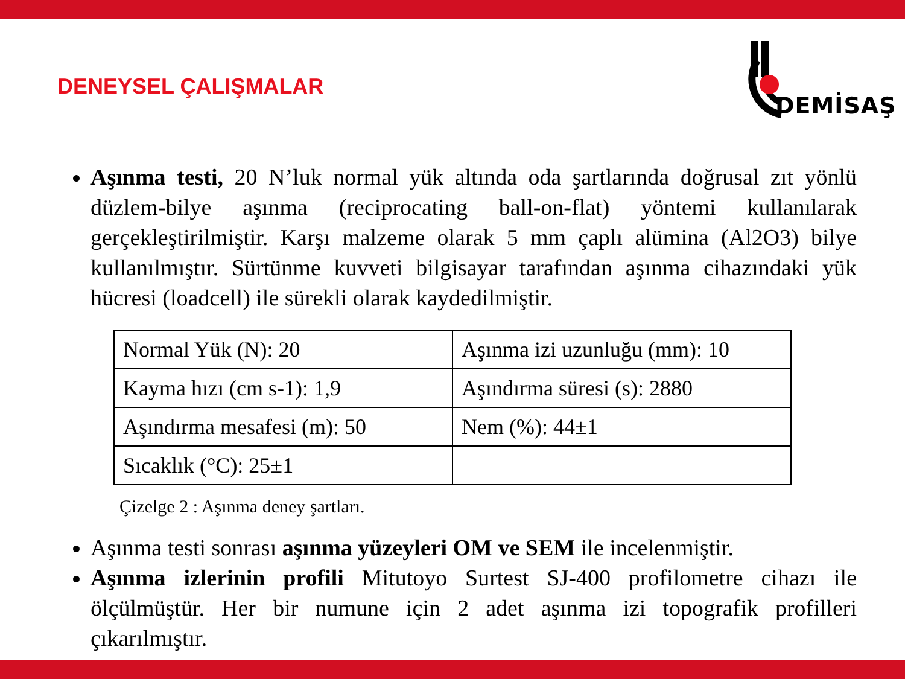DENEYSEL ÇALIŞMALAR
DEMİSAŞ
Aşınma testi, 20 N’luk normal yük altında oda şartlarında doğrusal zıt yönlü düzlem-bilye aşınma (reciprocating ball-on-flat) yöntemi kullanılarak gerçekleştirilmiştir. Karşı malzeme olarak 5 mm çaplı alümina (Al2O3) bilye kullanılmıştır. Sürtünme kuvveti bilgisayar tarafından aşınma cihazındaki yük hücresi (loadcell) ile sürekli olarak kaydedilmiştir.
| Normal Yük (N): 20 | Aşınma izi uzunluğu (mm): 10 |
| Kayma hızı (cm s-1): 1,9 | Aşındırma süresi (s): 2880 |
| Aşındırma mesafesi (m): 50 | Nem (%): 44±1 |
| Sıcaklık (°C): 25±1 | |
Çizelge 2 : Aşınma deney şartları.
Aşınma testi sonrası aşınma yüzeyleri OM ve SEM ile incelenmiştir.
Aşınma izlerinin profili Mitutoyo Surtest SJ-400 profilometre cihazı ile ölçülmüştür. Her bir numune için 2 adet aşınma izi topografik profilleri çıkarılmıştır.